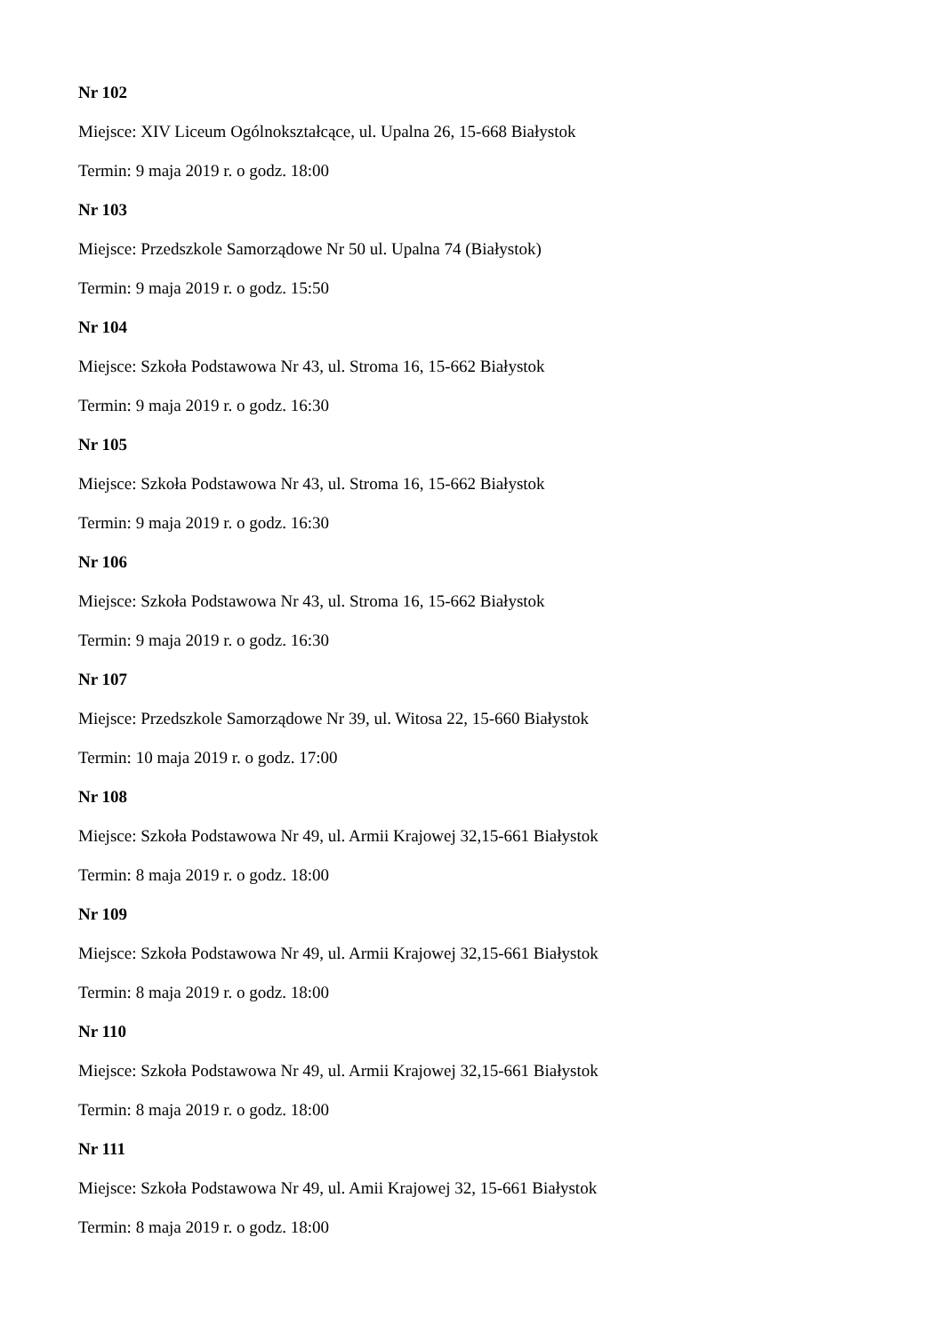Nr 102
Miejsce: XIV Liceum Ogólnokształcące, ul. Upalna 26, 15-668 Białystok
Termin: 9 maja 2019 r. o godz. 18:00
Nr 103
Miejsce: Przedszkole Samorządowe Nr 50 ul. Upalna 74 (Białystok)
Termin: 9 maja 2019 r. o godz. 15:50
Nr 104
Miejsce: Szkoła Podstawowa Nr 43, ul. Stroma 16, 15-662 Białystok
Termin: 9 maja 2019 r. o godz. 16:30
Nr 105
Miejsce: Szkoła Podstawowa Nr 43, ul. Stroma 16, 15-662 Białystok
Termin: 9 maja 2019 r. o godz. 16:30
Nr 106
Miejsce: Szkoła Podstawowa Nr 43, ul. Stroma 16, 15-662 Białystok
Termin: 9 maja 2019 r. o godz. 16:30
Nr 107
Miejsce: Przedszkole Samorządowe Nr 39, ul. Witosa 22, 15-660 Białystok
Termin: 10 maja 2019 r. o godz. 17:00
Nr 108
Miejsce: Szkoła Podstawowa Nr 49, ul. Armii Krajowej 32,15-661 Białystok
Termin: 8 maja 2019 r. o godz. 18:00
Nr 109
Miejsce: Szkoła Podstawowa Nr 49, ul. Armii Krajowej 32,15-661 Białystok
Termin: 8 maja 2019 r. o godz. 18:00
Nr 110
Miejsce: Szkoła Podstawowa Nr 49, ul. Armii Krajowej 32,15-661 Białystok
Termin: 8 maja 2019 r. o godz. 18:00
Nr 111
Miejsce: Szkoła Podstawowa Nr 49, ul. Amii Krajowej 32, 15-661 Białystok
Termin: 8 maja 2019 r. o godz. 18:00